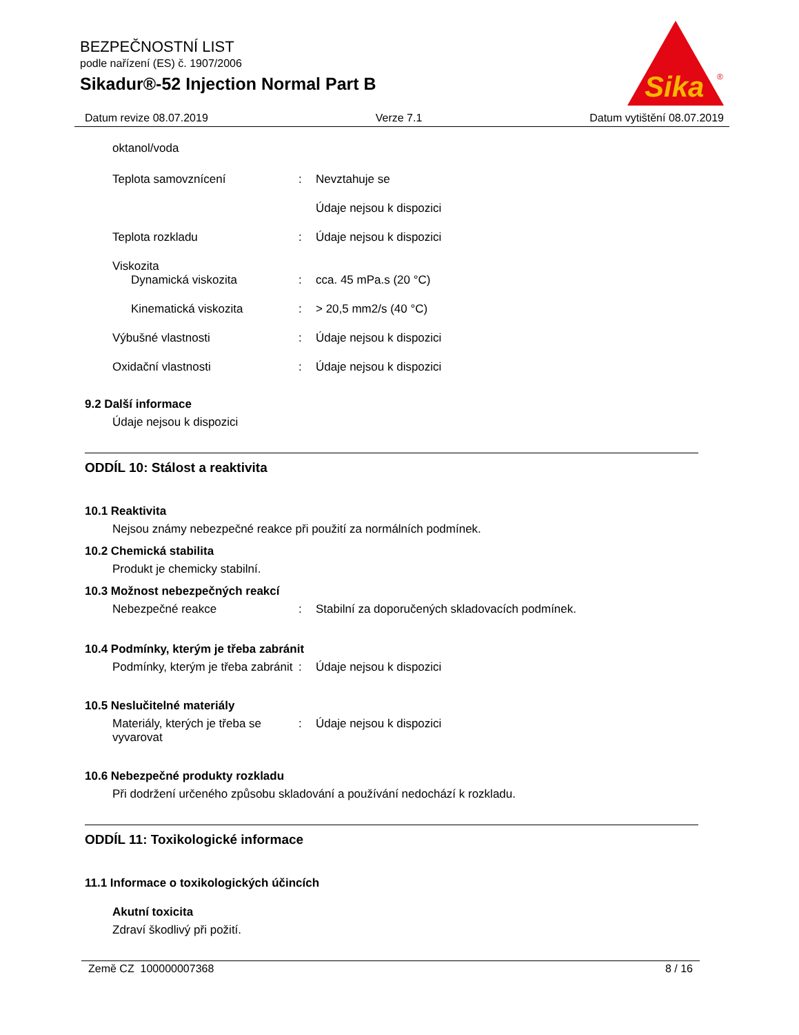BEZPEČNOSTNÍ LIST
podle nařízení (ES) č. 1907/2006
Sikadur®-52 Injection Normal Part B
Sika
®
Datum revize 08.07.2019 Verze 7.1 Datum vytištění 08.07.2019
oktanol/voda
Teplota samovznícení : Nevztahuje se
Údaje nejsou k dispozici
Teplota rozkladu : Údaje nejsou k dispozici
Viskozita
Dynamická viskozita : cca. 45 mPa.s (20 °C)
Kinematická viskozita : > 20,5 mm2/s (40 °C)
Výbušné vlastnosti : Údaje nejsou k dispozici
Oxidační vlastnosti : Údaje nejsou k dispozici
9.2 Další informace
Údaje nejsou k dispozici
ODDÍL 10: Stálost a reaktivita
10.1 Reaktivita
Nejsou známy nebezpečné reakce při použití za normálních podmínek.
10.2 Chemická stabilita
Produkt je chemicky stabilní.
10.3 Možnost nebezpečných reakcí
Nebezpečné reakce : Stabilní za doporučených skladovacích podmínek.
10.4 Podmínky, kterým je třeba zabránit
Podmínky, kterým je třeba zabránit
: Údaje nejsou k dispozici
10.5 Neslučitelné materiály
Materiály, kterých je třeba se vyvarovat
: Údaje nejsou k dispozici
10.6 Nebezpečné produkty rozkladu
Při dodržení určeného způsobu skladování a používání nedochází k rozkladu.
ODDÍL 11: Toxikologické informace
11.1 Informace o toxikologických účincích
Akutní toxicita
Zdraví škodlivý při požití.
Země CZ 100000007368 8 / 16